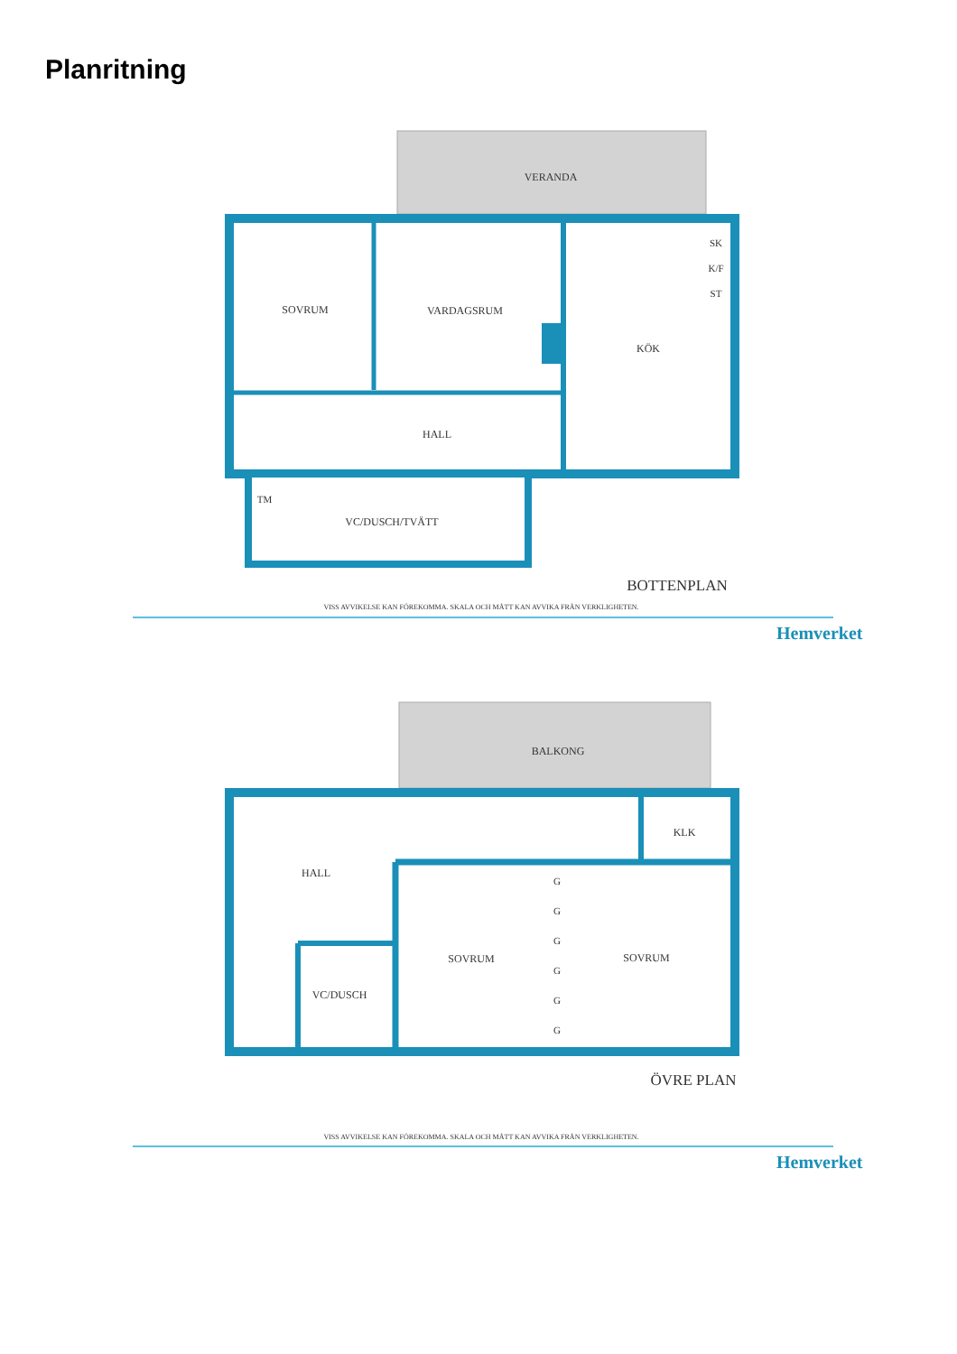Planritning
VERANDA
SOVRUM
VARDAGSRUM
KÖK
HALL
VC/DUSCH/TVÄTT
TM
SK
K/F
ST
BOTTENPLAN
VISS AVVIKELSE KAN FÖREKOMMA. SKALA OCH MÅTT KAN AVVIKA FRÅN VERKLIGHETEN.
Hemverket
BALKONG
HALL
KLK
SOVRUM
SOVRUM
VC/DUSCH
G
G
G
G
G
G
ÖVRE PLAN
VISS AVVIKELSE KAN FÖREKOMMA. SKALA OCH MÅTT KAN AVVIKA FRÅN VERKLIGHETEN.
Hemverket